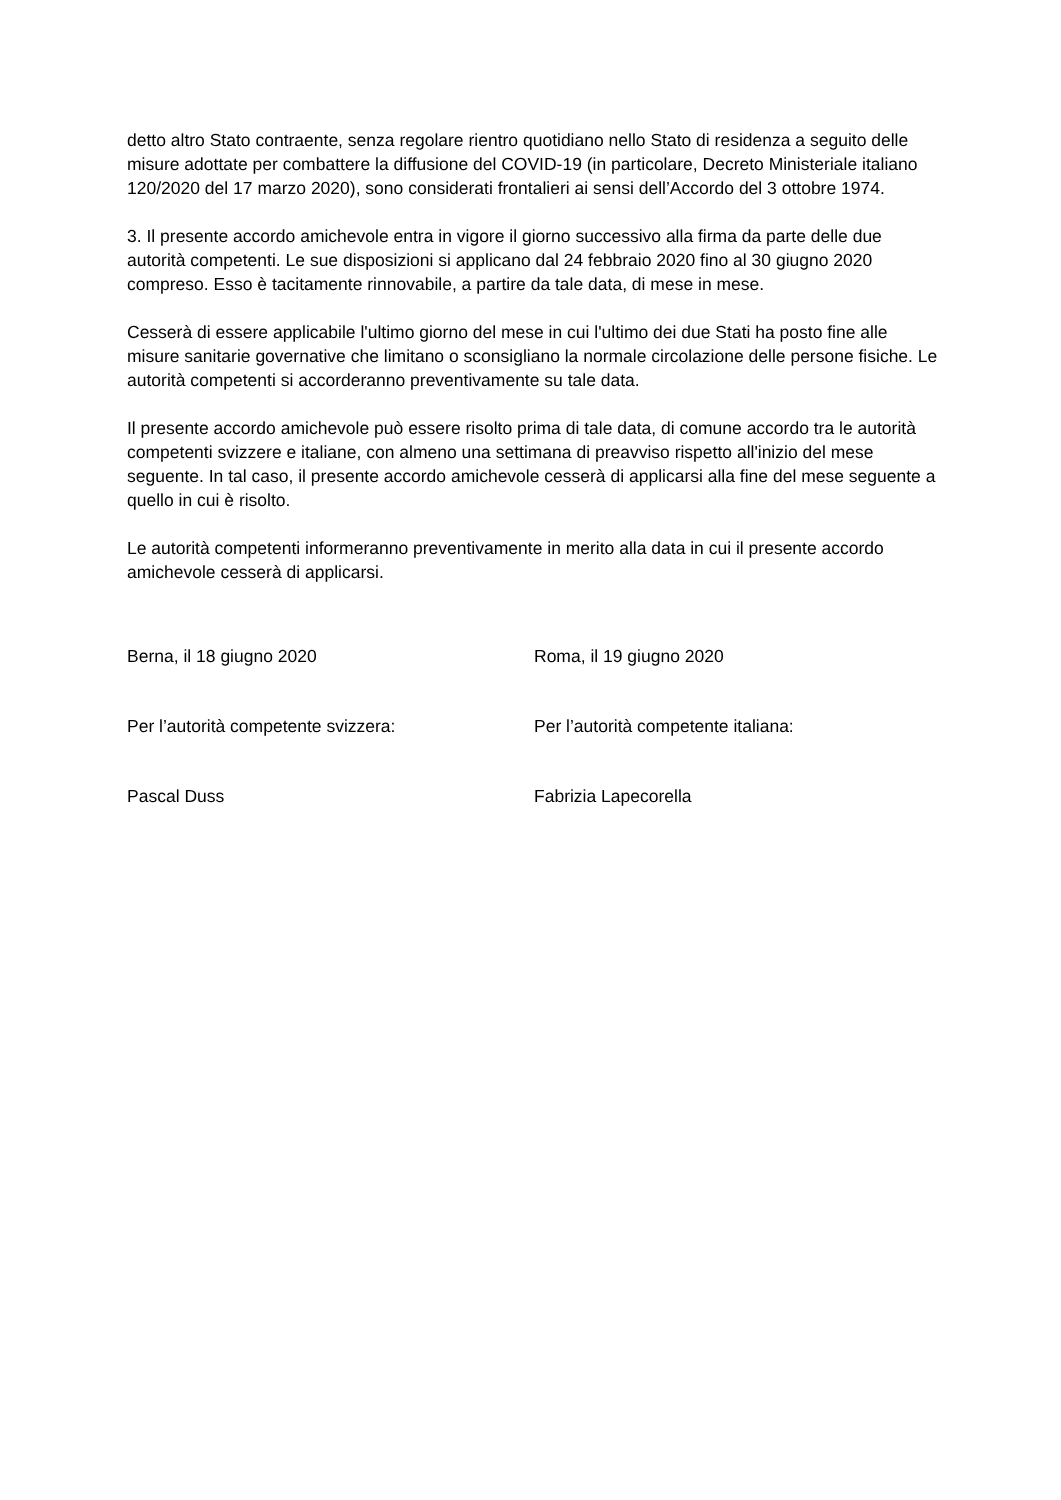detto altro Stato contraente, senza regolare rientro quotidiano nello Stato di residenza a seguito delle misure adottate per combattere la diffusione del COVID-19 (in particolare, Decreto Ministeriale italiano 120/2020 del 17 marzo 2020), sono considerati frontalieri ai sensi dell’Accordo del 3 ottobre 1974.
3. Il presente accordo amichevole entra in vigore il giorno successivo alla firma da parte delle due autorità competenti. Le sue disposizioni si applicano dal 24 febbraio 2020 fino al 30 giugno 2020 compreso. Esso è tacitamente rinnovabile, a partire da tale data, di mese in mese.
Cesserà di essere applicabile l'ultimo giorno del mese in cui l'ultimo dei due Stati ha posto fine alle misure sanitarie governative che limitano o sconsigliano la normale circolazione delle persone fisiche. Le autorità competenti si accorderanno preventivamente su tale data.
Il presente accordo amichevole può essere risolto prima di tale data, di comune accordo tra le autorità competenti svizzere e italiane, con almeno una settimana di preavviso rispetto all'inizio del mese seguente. In tal caso, il presente accordo amichevole cesserà di applicarsi alla fine del mese seguente a quello in cui è risolto.
Le autorità competenti informeranno preventivamente in merito alla data in cui il presente accordo amichevole cesserà di applicarsi.
Berna, il 18 giugno 2020 Roma, il 19 giugno 2020
Per l’autorità competente svizzera: Per l’autorità competente italiana:
Pascal Duss Fabrizia Lapecorella